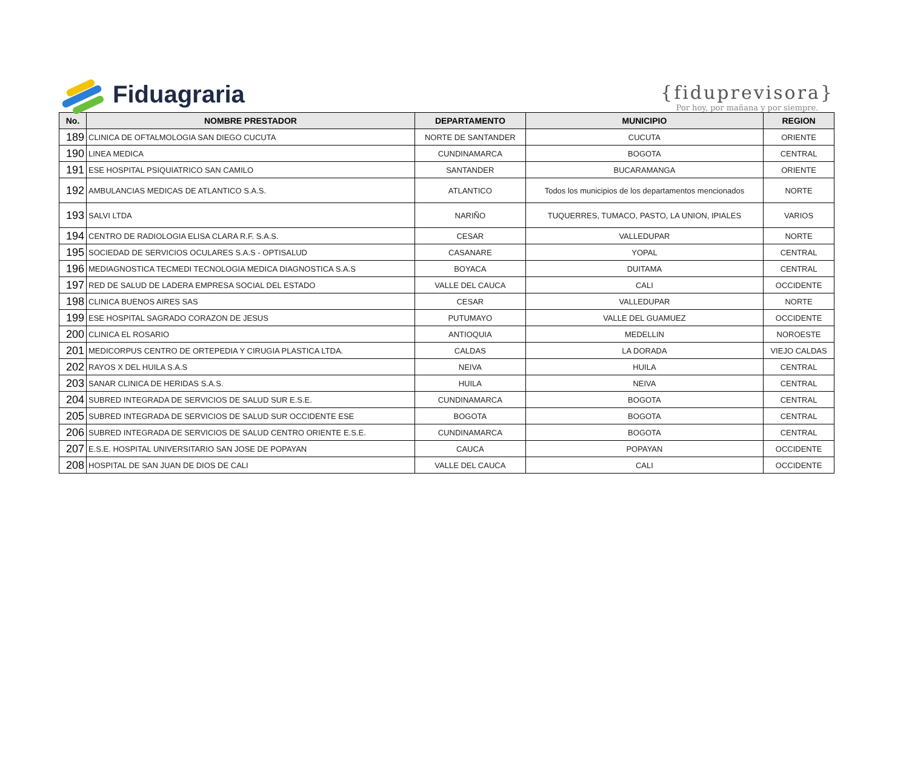Fiduagraria
{fiduprevisora}
Por hoy, por mañana y por siempre.
| No. | NOMBRE PRESTADOR | DEPARTAMENTO | MUNICIPIO | REGION |
| --- | --- | --- | --- | --- |
| 189 | CLINICA DE OFTALMOLOGIA SAN DIEGO CUCUTA | NORTE DE SANTANDER | CUCUTA | ORIENTE |
| 190 | LINEA MEDICA | CUNDINAMARCA | BOGOTA | CENTRAL |
| 191 | ESE HOSPITAL PSIQUIATRICO SAN CAMILO | SANTANDER | BUCARAMANGA | ORIENTE |
| 192 | AMBULANCIAS MEDICAS DE ATLANTICO S.A.S. | ATLANTICO | Todos los municipios de los departamentos mencionados | NORTE |
| 193 | SALVI LTDA | NARIÑO | TUQUERRES, TUMACO, PASTO, LA UNION, IPIALES | VARIOS |
| 194 | CENTRO DE RADIOLOGIA ELISA CLARA R.F. S.A.S. | CESAR | VALLEDUPAR | NORTE |
| 195 | SOCIEDAD DE SERVICIOS OCULARES S.A.S - OPTISALUD | CASANARE | YOPAL | CENTRAL |
| 196 | MEDIAGNOSTICA TECMEDI TECNOLOGIA MEDICA DIAGNOSTICA S.A.S | BOYACA | DUITAMA | CENTRAL |
| 197 | RED DE SALUD DE LADERA EMPRESA SOCIAL DEL ESTADO | VALLE DEL CAUCA | CALI | OCCIDENTE |
| 198 | CLINICA BUENOS AIRES SAS | CESAR | VALLEDUPAR | NORTE |
| 199 | ESE HOSPITAL SAGRADO CORAZON DE JESUS | PUTUMAYO | VALLE DEL GUAMUEZ | OCCIDENTE |
| 200 | CLINICA EL ROSARIO | ANTIOQUIA | MEDELLIN | NOROESTE |
| 201 | MEDICORPUS CENTRO DE ORTEPEDIA Y CIRUGIA PLASTICA LTDA. | CALDAS | LA DORADA | VIEJO CALDAS |
| 202 | RAYOS X DEL HUILA S.A.S | NEIVA | HUILA | CENTRAL |
| 203 | SANAR CLINICA DE HERIDAS S.A.S. | HUILA | NEIVA | CENTRAL |
| 204 | SUBRED INTEGRADA DE SERVICIOS DE SALUD SUR E.S.E. | CUNDINAMARCA | BOGOTA | CENTRAL |
| 205 | SUBRED INTEGRADA DE SERVICIOS DE SALUD SUR OCCIDENTE ESE | BOGOTA | BOGOTA | CENTRAL |
| 206 | SUBRED INTEGRADA DE SERVICIOS DE SALUD CENTRO ORIENTE E.S.E. | CUNDINAMARCA | BOGOTA | CENTRAL |
| 207 | E.S.E. HOSPITAL UNIVERSITARIO SAN JOSE DE POPAYAN | CAUCA | POPAYAN | OCCIDENTE |
| 208 | HOSPITAL DE SAN JUAN DE DIOS DE CALI | VALLE DEL CAUCA | CALI | OCCIDENTE |